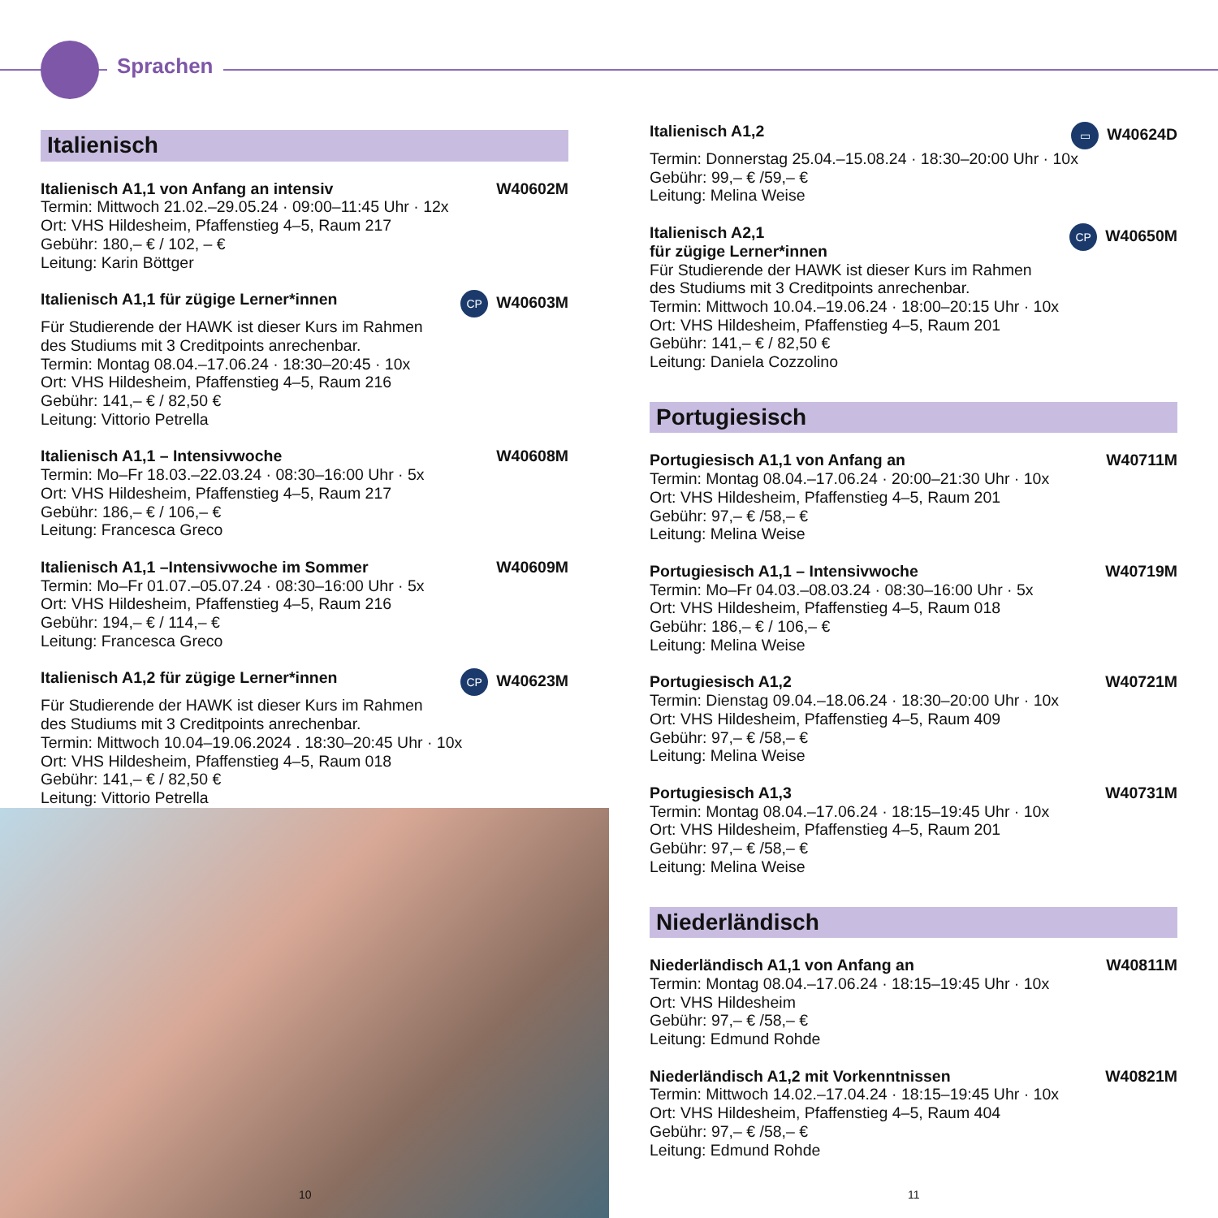Sprachen
Italienisch
Italienisch A1,1 von Anfang an intensiv W40602M
Termin: Mittwoch 21.02.–29.05.24 · 09:00–11:45 Uhr · 12x
Ort: VHS Hildesheim, Pfaffenstieg 4–5, Raum 217
Gebühr: 180,– € / 102, – €
Leitung: Karin Böttger
Italienisch A1,1 für zügige Lerner*innen CP W40603M
Für Studierende der HAWK ist dieser Kurs im Rahmen
des Studiums mit 3 Creditpoints anrechenbar.
Termin: Montag 08.04.–17.06.24 · 18:30–20:45 · 10x
Ort: VHS Hildesheim, Pfaffenstieg 4–5, Raum 216
Gebühr: 141,– € / 82,50 €
Leitung: Vittorio Petrella
Italienisch A1,1 – Intensivwoche W40608M
Termin: Mo–Fr 18.03.–22.03.24 · 08:30–16:00 Uhr · 5x
Ort: VHS Hildesheim, Pfaffenstieg 4–5, Raum 217
Gebühr: 186,– € / 106,– €
Leitung: Francesca Greco
Italienisch A1,1 –Intensivwoche im Sommer W40609M
Termin: Mo–Fr 01.07.–05.07.24 · 08:30–16:00 Uhr · 5x
Ort: VHS Hildesheim, Pfaffenstieg 4–5, Raum 216
Gebühr: 194,– € / 114,– €
Leitung: Francesca Greco
Italienisch A1,2 für zügige Lerner*innen CP W40623M
Für Studierende der HAWK ist dieser Kurs im Rahmen
des Studiums mit 3 Creditpoints anrechenbar.
Termin: Mittwoch 10.04–19.06.2024 . 18:30–20:45 Uhr · 10x
Ort: VHS Hildesheim, Pfaffenstieg 4–5, Raum 018
Gebühr: 141,– € / 82,50 €
Leitung: Vittorio Petrella
10
Italienisch A1,2 ▭ W40624D
Termin: Donnerstag 25.04.–15.08.24 · 18:30–20:00 Uhr · 10x
Gebühr: 99,– € /59,– €
Leitung: Melina Weise
Italienisch A2,1
für zügige Lerner*innen CP W40650M
Für Studierende der HAWK ist dieser Kurs im Rahmen
des Studiums mit 3 Creditpoints anrechenbar.
Termin: Mittwoch 10.04.–19.06.24 · 18:00–20:15 Uhr · 10x
Ort: VHS Hildesheim, Pfaffenstieg 4–5, Raum 201
Gebühr: 141,– € / 82,50 €
Leitung: Daniela Cozzolino
Portugiesisch
Portugiesisch A1,1 von Anfang an W40711M
Termin: Montag 08.04.–17.06.24 · 20:00–21:30 Uhr · 10x
Ort: VHS Hildesheim, Pfaffenstieg 4–5, Raum 201
Gebühr: 97,– € /58,– €
Leitung: Melina Weise
Portugiesisch A1,1 – Intensivwoche W40719M
Termin: Mo–Fr 04.03.–08.03.24 · 08:30–16:00 Uhr · 5x
Ort: VHS Hildesheim, Pfaffenstieg 4–5, Raum 018
Gebühr: 186,– € / 106,– €
Leitung: Melina Weise
Portugiesisch A1,2 W40721M
Termin: Dienstag 09.04.–18.06.24 · 18:30–20:00 Uhr · 10x
Ort: VHS Hildesheim, Pfaffenstieg 4–5, Raum 409
Gebühr: 97,– € /58,– €
Leitung: Melina Weise
Portugiesisch A1,3 W40731M
Termin: Montag 08.04.–17.06.24 · 18:15–19:45 Uhr · 10x
Ort: VHS Hildesheim, Pfaffenstieg 4–5, Raum 201
Gebühr: 97,– € /58,– €
Leitung: Melina Weise
Niederländisch
Niederländisch A1,1 von Anfang an W40811M
Termin: Montag 08.04.–17.06.24 · 18:15–19:45 Uhr · 10x
Ort: VHS Hildesheim
Gebühr: 97,– € /58,– €
Leitung: Edmund Rohde
Niederländisch A1,2 mit Vorkenntnissen W40821M
Termin: Mittwoch 14.02.–17.04.24 · 18:15–19:45 Uhr · 10x
Ort: VHS Hildesheim, Pfaffenstieg 4–5, Raum 404
Gebühr: 97,– € /58,– €
Leitung: Edmund Rohde
11